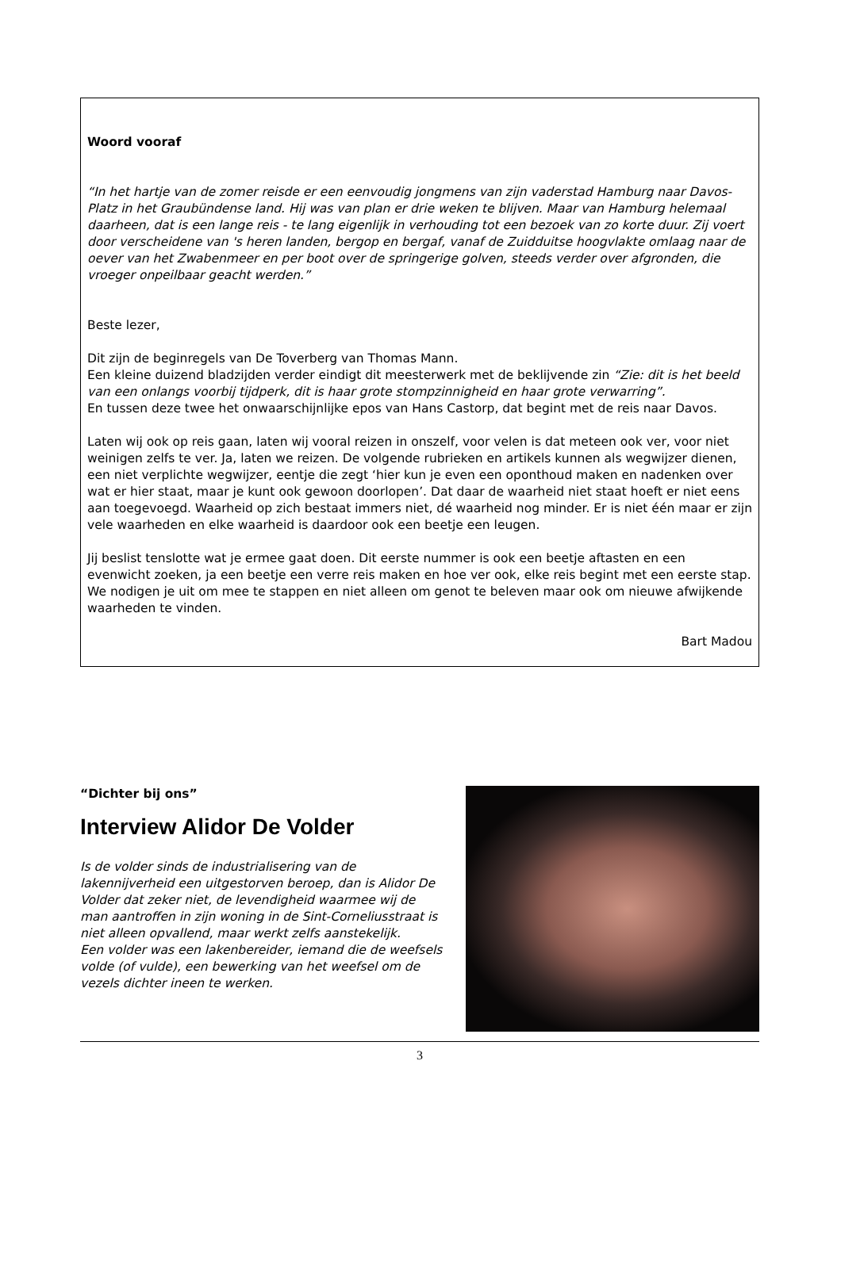Woord vooraf
“In het hartje van de zomer reisde er een eenvoudig jongmens van zijn vaderstad Hamburg naar Davos-Platz in het Graubündense land. Hij was van plan er drie weken te blijven. Maar van Hamburg helemaal daarheen, dat is een lange reis - te lang eigenlijk in verhouding tot een bezoek van zo korte duur. Zij voert door verscheidene van 's heren landen, bergop en bergaf, vanaf de Zuidduitse hoogvlakte omlaag naar de oever van het Zwabenmeer en per boot over de springerige golven, steeds verder over afgronden, die vroeger onpeilbaar geacht werden.”
Beste lezer,
Dit zijn de beginregels van De Toverberg van Thomas Mann.
Een kleine duizend bladzijden verder eindigt dit meesterwerk met de beklijvende zin “Zie: dit is het beeld van een onlangs voorbij tijdperk, dit is haar grote stompzinnigheid en haar grote verwarring”.
En tussen deze twee het onwaarschijnlijke epos van Hans Castorp, dat begint met de reis naar Davos.
Laten wij ook op reis gaan, laten wij vooral reizen in onszelf, voor velen is dat meteen ook ver, voor niet weinigen zelfs te ver. Ja, laten we reizen. De volgende rubrieken en artikels kunnen als wegwijzer dienen, een niet verplichte wegwijzer, eentje die zegt ‘hier kun je even een oponthoud maken en nadenken over wat er hier staat, maar je kunt ook gewoon doorlopen’. Dat daar de waarheid niet staat hoeft er niet eens aan toegevoegd. Waarheid op zich bestaat immers niet, dé waarheid nog minder. Er is niet één maar er zijn vele waarheden en elke waarheid is daardoor ook een beetje een leugen.
Jij beslist tenslotte wat je ermee gaat doen. Dit eerste nummer is ook een beetje aftasten en een evenwicht zoeken, ja een beetje een verre reis maken en hoe ver ook, elke reis begint met een eerste stap.
We nodigen je uit om mee te stappen en niet alleen om genot te beleven maar ook om nieuwe afwijkende waarheden te vinden.
Bart Madou
“Dichter bij ons”
Interview Alidor De Volder
Is de volder sinds de industrialisering van de lakennijverheid een uitgestorven beroep, dan is Alidor De Volder dat zeker niet, de levendigheid waarmee wij de man aantroffen in zijn woning in de Sint-Corneliusstraat is niet alleen opvallend, maar werkt zelfs aanstekelijk.
Een volder was een lakenbereider, iemand die de weefsels volde (of vulde), een bewerking van het weefsel om de vezels dichter ineen te werken.
3